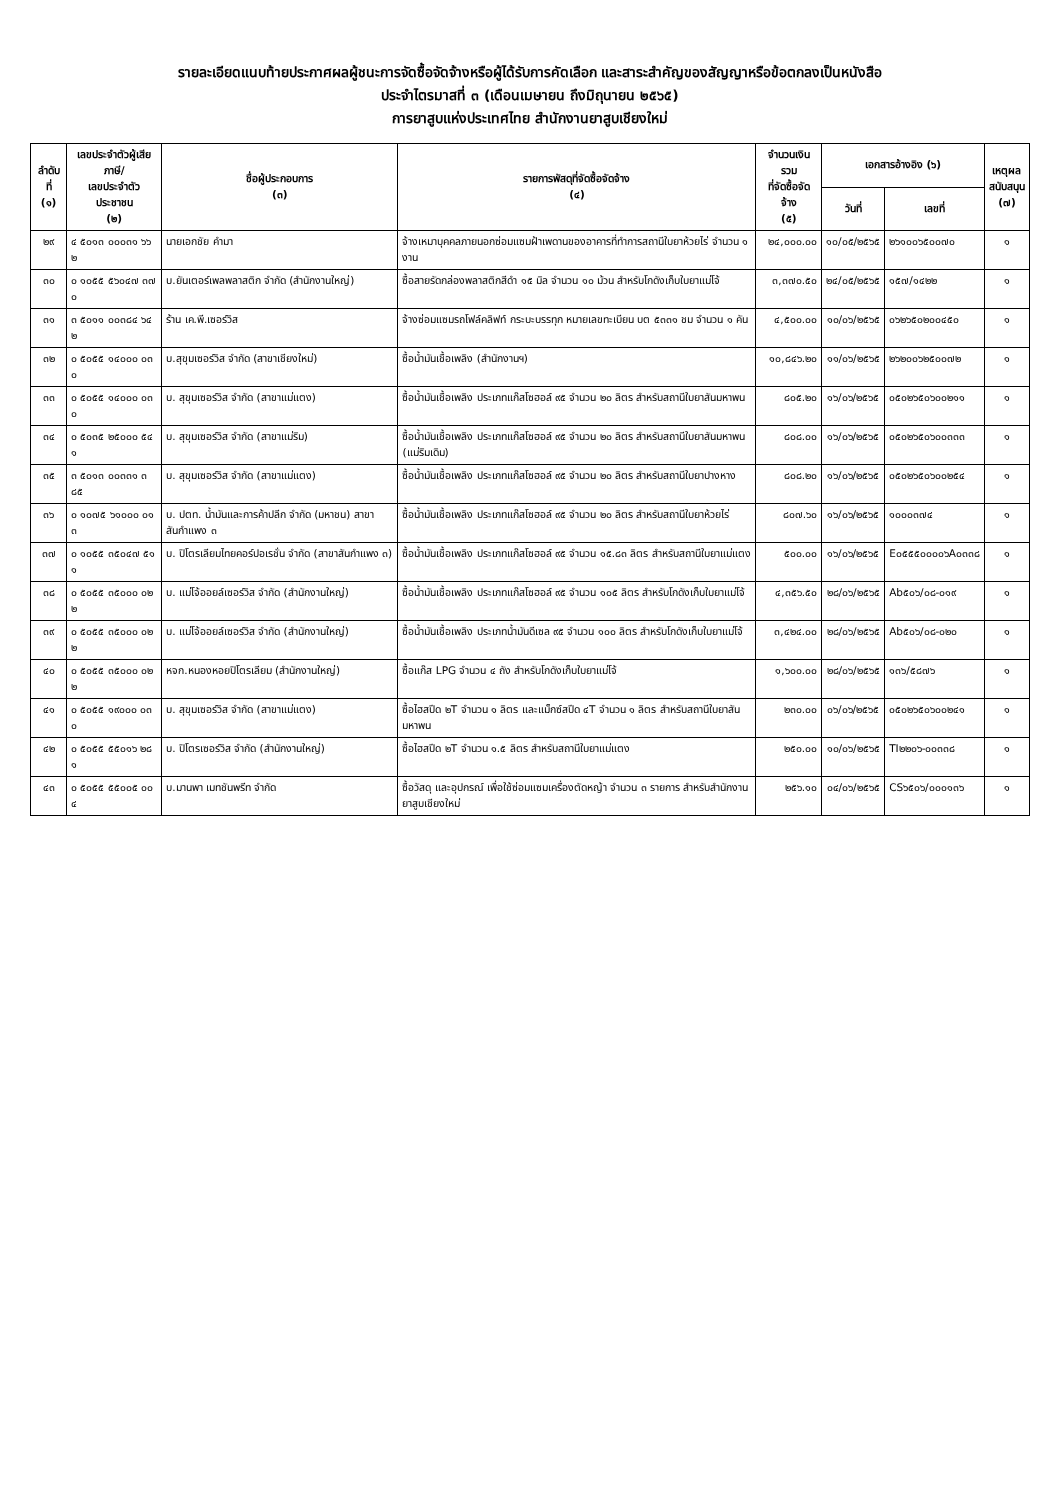รายละเอียดแนบท้ายประกาศผลผู้ชนะการจัดซื้อจัดจ้างหรือผู้ได้รับการคัดเลือก และสาระสำคัญของสัญญาหรือข้อตกลงเป็นหนังสือ
ประจำไตรมาสที่ ๓ (เดือนเมษายน ถึงมิถุนายน ๒๕๖๕)
การยาสูบแห่งประเทศไทย สำนักงานยาสูบเชียงใหม่
| ลำดับที่ (๑) | เลขประจำตัวผู้เสียภาษี/ เลขประจำตัวประชาชน (๒) | ชื่อผู้ประกอบการ (๓) | รายการพัสดุที่จัดซื้อจัดจ้าง (๔) | จำนวนเงินรวม ที่จัดซื้อจัดจ้าง (๕) | เอกสารอ้างอิง (๖) | | เหตุผล สนับสนุน (๗) |
| --- | --- | --- | --- | --- | --- | --- | --- |
| | | | | | วันที่ | เลขที่ | |
| ๒๙ | ๔ ๕๐๑๓ ๐๐๐๓๑ ๖๖ ๒ | นายเอกชัย คำมา | จ้างเหมาบุคคลภายนอกซ่อมแซมฝ้าเพดานของอาคารที่ทำการสถานีใบยาห้วยไร่ จำนวน ๑ งาน | ๒๔,๐๐๐.๐๐ | ๑๐/๐๕/๒๕๖๕ | ๒๖๑๐๐๖๕๐๐๗๐ | ๑ |
| ๓๐ | ๐ ๑๐๕๕ ๕๖๐๔๗ ๓๗ ๐ | บ.ยันเตอร์เพลพลาสติก จำกัด (สำนักงานใหญ่) | ซื้อสายรัดกล่องพลาสติกสีดำ ๑๕ มิล จำนวน ๑๐ ม้วน สำหรับโกดังเก็บใบยาแม่โจ้ | ๓,๓๗๐.๕๐ | ๒๔/๐๕/๒๕๖๕ | ๑๕๗/๑๔๒๒ | ๑ |
| ๓๑ | ๓ ๕๐๑๑ ๐๐๓๘๔ ๖๔ ๒ | ร้าน เค.พี.เซอร์วิส | จ้างซ่อมแซมรถโฟล์คลิฟท์ กระบะบรรทุก หมายเลขทะเบียน บต ๕๓๓๑ ชม จำนวน ๑ คัน | ๔,๕๐๐.๐๐ | ๑๐/๐๖/๒๕๖๕ | ๐๖๒๖๕๐๒๐๐๔๕๐ | ๑ |
| ๓๒ | ๐ ๕๐๕๕ ๑๔๐๐๐ ๐๓ ๐ | บ.สุขุมเซอร์วิส จำกัด (สาขาเชียงใหม่) | ซื้อน้ำมันเชื้อเพลิง (สำนักงานฯ) | ๑๐,๘๔๖.๒๐ | ๑๑/๐๖/๒๕๖๕ | ๒๖๒๐๐๖๒๕๐๐๗๒ | ๑ |
| ๓๓ | ๐ ๕๐๕๕ ๑๔๐๐๐ ๐๓ ๐ | บ. สุขุมเซอร์วิส จำกัด (สาขาแม่แตง) | ซื้อน้ำมันเชื้อเพลิง ประเภทแก๊สโซฮอล์ ๙๕ จำนวน ๒๐ ลิตร สำหรับสถานีใบยาสันมหาพน | ๘๐๕.๒๐ | ๑๖/๐๖/๒๕๖๕ | ๐๕๐๒๖๕๐๖๐๐๒๑๑ | ๑ |
| ๓๔ | ๐ ๕๐๓๕ ๒๕๐๐๐ ๕๔ ๑ | บ. สุขุมเซอร์วิส จำกัด (สาขาแม่ริม) | ซื้อน้ำมันเชื้อเพลิง ประเภทแก๊สโซฮอล์ ๙๕ จำนวน ๒๐ ลิตร สำหรับสถานีใบยาสันมหาพน (แม่ริมเดิม) | ๘๐๘.๐๐ | ๑๖/๐๖/๒๕๖๕ | ๐๕๐๒๖๕๐๖๐๐๓๓๓ | ๑ |
| ๓๕ | ๓ ๕๐๑๓ ๐๐๓๓๑ ๓ ๘๕ | บ. สุขุมเซอร์วิส จำกัด (สาขาแม่แตง) | ซื้อน้ำมันเชื้อเพลิง ประเภทแก๊สโซฮอล์ ๙๕ จำนวน ๒๐ ลิตร สำหรับสถานีใบยาปางหาง | ๘๐๘.๒๐ | ๑๖/๐๖/๒๕๖๕ | ๐๕๐๒๖๕๐๖๐๐๒๕๔ | ๑ |
| ๓๖ | ๐ ๑๐๗๕ ๖๑๐๐๐ ๐๑ ๓ | บ. ปตท. น้ำมันและการค้าปลีก จำกัด (มหาชน) สาขาสันกำแพง ๓ | ซื้อน้ำมันเชื้อเพลิง ประเภทแก๊สโซฮอล์ ๙๕ จำนวน ๒๐ ลิตร สำหรับสถานีใบยาห้วยไร่ | ๘๐๗.๖๐ | ๑๖/๐๖/๒๕๖๕ | ๑๐๐๐๓๗๔ | ๑ |
| ๓๗ | ๐ ๑๐๕๕ ๓๕๐๔๗ ๕๑ ๑ | บ. ปิโตรเลียมไทยคอร์ปอเรชั่น จำกัด (สาขาสันกำแพง ๓) | ซื้อน้ำมันเชื้อเพลิง ประเภทแก๊สโซฮอล์ ๙๕ จำนวน ๑๕.๘๓ ลิตร สำหรับสถานีใบยาแม่แตง | ๕๐๐.๐๐ | ๑๖/๐๖/๒๕๖๕ | E๐๕๕๕๐๐๐๐๖A๐๓๓๘ | ๑ |
| ๓๘ | ๐ ๕๐๕๕ ๓๕๐๐๐ ๐๒ ๒ | บ. แม่โจ้ออยล์เซอร์วิส จำกัด (สำนักงานใหญ่) | ซื้อน้ำมันเชื้อเพลิง ประเภทแก๊สโซฮอล์ ๙๕ จำนวน ๑๐๕ ลิตร สำหรับโกดังเก็บใบยาแม่โจ้ | ๔,๓๕๖.๕๐ | ๒๘/๐๖/๒๕๖๕ | Ab๕๐๖/๐๘-๐๑๙ | ๑ |
| ๓๙ | ๐ ๕๐๕๕ ๓๕๐๐๐ ๐๒ ๒ | บ. แม่โจ้ออยล์เซอร์วิส จำกัด (สำนักงานใหญ่) | ซื้อน้ำมันเชื้อเพลิง ประเภทน้ำมันดีเซล ๙๕ จำนวน ๑๐๐ ลิตร สำหรับโกดังเก็บใบยาแม่โจ้ | ๓,๔๒๔.๐๐ | ๒๘/๐๖/๒๕๖๕ | Ab๕๐๖/๐๘-๐๒๐ | ๑ |
| ๔๐ | ๐ ๕๐๕๕ ๓๕๐๐๐ ๐๒ ๒ | หจก.หนองหอยปิโตรเลียม (สำนักงานใหญ่) | ซื้อแก๊ส LPG จำนวน ๔ ถัง สำหรับโกดังเก็บใบยาแม่โจ้ | ๑,๖๐๐.๐๐ | ๒๘/๐๖/๒๕๖๕ | ๑๓๖/๕๘๗๖ | ๑ |
| ๔๑ | ๐ ๕๐๕๕ ๑๙๐๐๐ ๐๓ ๐ | บ. สุขุมเซอร์วิส จำกัด (สาขาแม่แตง) | ซื้อไฮสปีด ๒T จำนวน ๑ ลิตร และแม็กซ์สปีด ๔T จำนวน ๑ ลิตร สำหรับสถานีใบยาสันมหาพน | ๒๓๐.๐๐ | ๐๖/๐๖/๒๕๖๕ | ๐๕๐๒๖๕๐๖๐๐๒๔๑ | ๑ |
| ๔๒ | ๐ ๕๐๕๕ ๕๕๐๑๖ ๒๘ ๑ | บ. ปิโตรเซอร์วิส จำกัด (สำนักงานใหญ่) | ซื้อไฮสปีด ๒T จำนวน ๑.๕ ลิตร สำหรับสถานีใบยาแม่แตง | ๒๕๐.๐๐ | ๑๐/๐๖/๒๕๖๕ | TI๒๒๐๖-๐๐๓๓๘ | ๑ |
| ๔๓ | ๐ ๕๐๕๕ ๕๕๐๐๕ ๐๐ ๔ | บ.มานพา เมทชันพรีท จำกัด | ซื้อวัสดุ และอุปกรณ์ เพื่อใช้ซ่อมแซมเครื่องตัดหญ้า จำนวน ๓ รายการ สำหรับสำนักงานยาสูบเชียงใหม่ | ๒๕๖.๑๐ | ๐๔/๐๖/๒๕๖๕ | CS๖๕๐๖/๐๐๐๑๓๖ | ๑ |